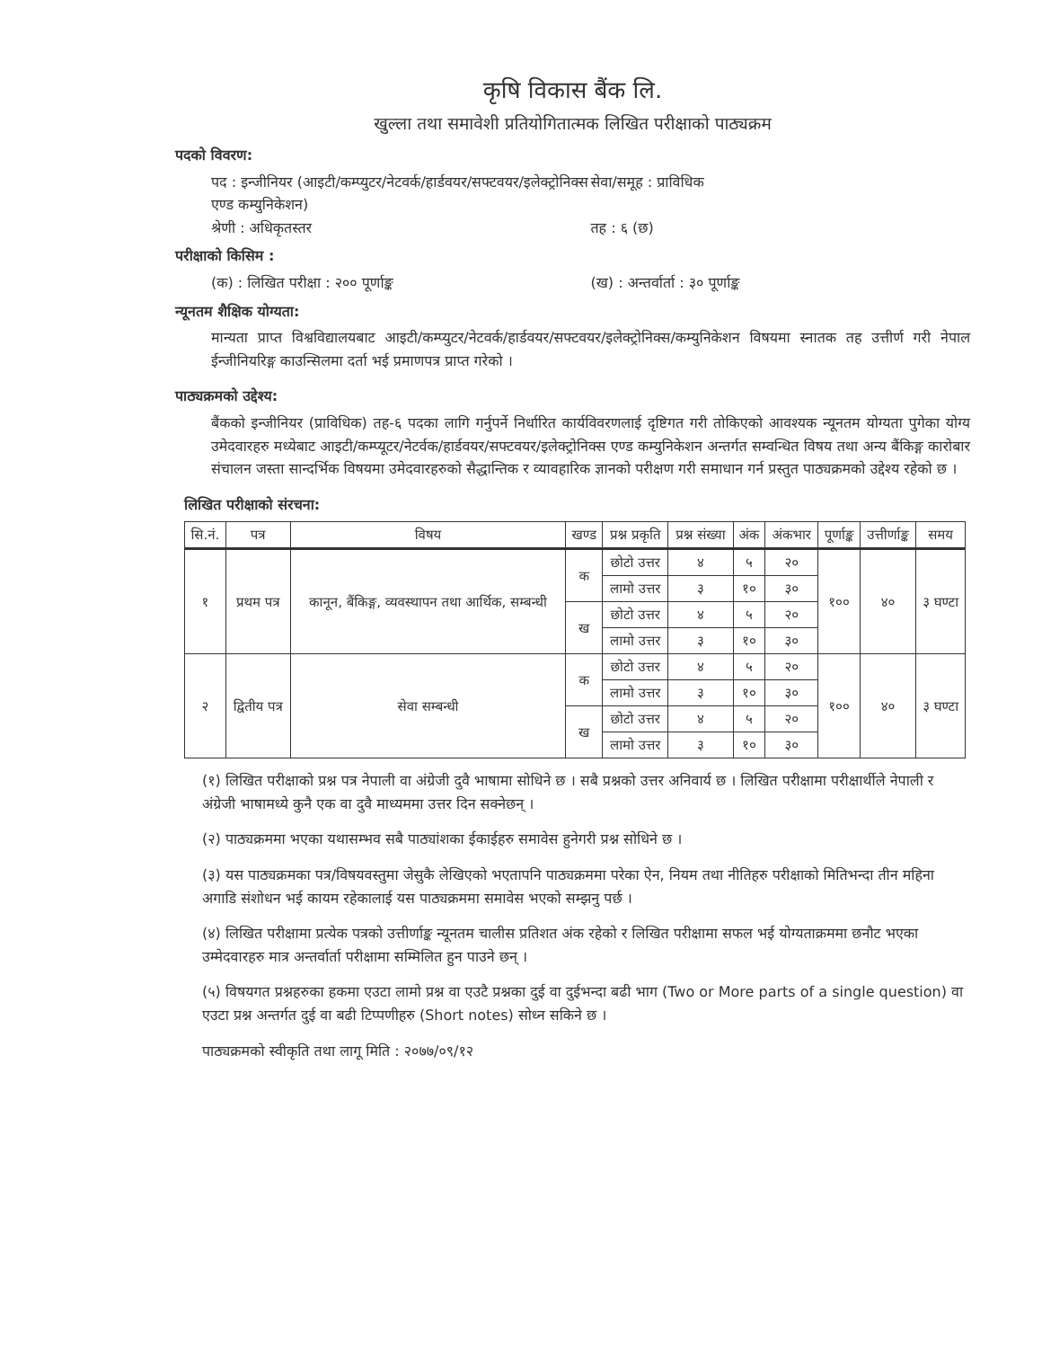कृषि विकास बैंक लि.
खुल्ला तथा समावेशी प्रतियोगितात्मक लिखित परीक्षाको पाठ्यक्रम
पदको विवरण:
पद : इन्जीनियर (आइटी/कम्प्युटर/नेटवर्क/हार्डवयर/सफ्टवयर/इलेक्ट्रोनिक्स एण्ड कम्युनिकेशन)
सेवा/समूह : प्राविधिक
श्रेणी : अधिकृतस्तर तह : ६ (छ)
परीक्षाको किसिम :
(क) : लिखित परीक्षा : २०० पूर्णाङ्क
(ख) : अन्तर्वार्ता : ३० पूर्णाङ्क
न्यूनतम शैक्षिक योग्यता:
मान्यता प्राप्त विश्वविद्यालयबाट आइटी/कम्प्युटर/नेटवर्क/हार्डवयर/सफ्टवयर/इलेक्ट्रोनिक्स/कम्युनिकेशन विषयमा स्नातक तह उत्तीर्ण गरी नेपाल ईन्जीनियरिङ्ग काउन्सिलमा दर्ता भई प्रमाणपत्र प्राप्त गरेको ।
पाठ्यक्रमको उद्देश्य:
बैंकको इन्जीनियर (प्राविधिक) तह-६ पदका लागि गर्नुपर्ने निर्धारित कार्यविवरणलाई दृष्टिगत गरी तोकिएको आवश्यक न्यूनतम योग्यता पुगेका योग्य उमेदवारहरु मध्येबाट आइटी/कम्प्यूटर/नेटर्वक/हार्डवयर/सफ्टवयर/इलेक्ट्रोनिक्स एण्ड कम्युनिकेशन अन्तर्गत सम्वन्धित विषय तथा अन्य बैंकिङ्ग कारोबार संचालन जस्ता सान्दर्भिक विषयमा उमेदवारहरुको सैद्धान्तिक र व्यावहारिक ज्ञानको परीक्षण गरी समाधान गर्न प्रस्तुत पाठ्यक्रमको उद्देश्य रहेको छ ।
लिखित परीक्षाको संरचना:
| सि.नं. | पत्र | विषय | खण्ड | प्रश्न प्रकृति | प्रश्न संख्या | अंक | अंकभार | पूर्णाङ्क | उत्तीर्णाङ्क | समय |
| --- | --- | --- | --- | --- | --- | --- | --- | --- | --- | --- |
| १ | प्रथम पत्र | कानून, बैंकिङ्ग, व्यवस्थापन तथा आर्थिक, सम्बन्धी | क | छोटो उत्तर | ४ | ५ | २० | १०० | ४० | ३ घण्टा |
| | | | | लामो उत्तर | ३ | १० | ३० | | | |
| | | | ख | छोटो उत्तर | ४ | ५ | २० | | | |
| | | | | लामो उत्तर | ३ | १० | ३० | | | |
| २ | द्वितीय पत्र | सेवा सम्बन्धी | क | छोटो उत्तर | ४ | ५ | २० | १०० | ४० | ३ घण्टा |
| | | | | लामो उत्तर | ३ | १० | ३० | | | |
| | | | ख | छोटो उत्तर | ४ | ५ | २० | | | |
| | | | | लामो उत्तर | ३ | १० | ३० | | | |
(१) लिखित परीक्षाको प्रश्न पत्र नेपाली वा अंग्रेजी दुवै भाषामा सोधिने छ । सबै प्रश्नको उत्तर अनिवार्य छ । लिखित परीक्षामा परीक्षार्थीले नेपाली र अंग्रेजी भाषामध्ये कुनै एक वा दुवै माध्यममा उत्तर दिन सक्नेछन् ।
(२) पाठ्यक्रममा भएका यथासम्भव सबै पाठ्यांशका ईकाईहरु समावेस हुनेगरी प्रश्न सोधिने छ ।
(३) यस पाठ्यक्रमका पत्र/विषयवस्तुमा जेसुकै लेखिएको भएतापनि पाठ्यक्रममा परेका ऐन, नियम तथा नीतिहरु परीक्षाको मितिभन्दा तीन महिना अगाडि संशोधन भई कायम रहेकालाई यस पाठ्यक्रममा समावेस भएको सम्झनु पर्छ ।
(४) लिखित परीक्षामा प्रत्येक पत्रको उत्तीर्णाङ्क न्यूनतम चालीस प्रतिशत अंक रहेको र लिखित परीक्षामा सफल भई योग्यताक्रममा छनौट भएका उम्मेदवारहरु मात्र अन्तर्वार्ता परीक्षामा सम्मिलित हुन पाउने छन् ।
(५) विषयगत प्रश्नहरुका हकमा एउटा लामो प्रश्न वा एउटै प्रश्नका दुई वा दुईभन्दा बढी भाग (Two or More parts of a single question) वा एउटा प्रश्न अन्तर्गत दुई वा बढी टिप्पणीहरु (Short notes) सोध्न सकिने छ ।
पाठ्यक्रमको स्वीकृति तथा लागू मिति : २०७७/०९/१२